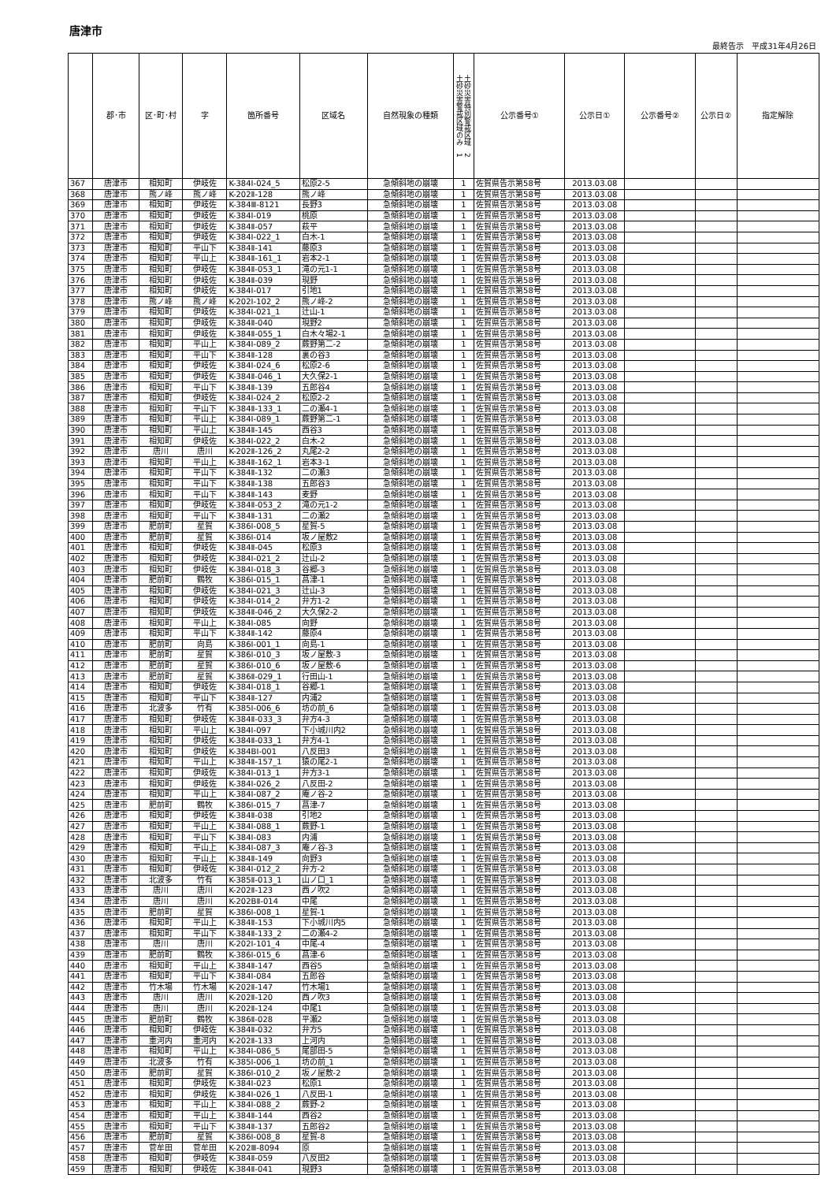唐津市
最終告示　平成31年4月26日
| | 郡･市 | 区･町･村 | 字 | 箇所番号 | 区域名 | 自然現象の種類 | 土砂災害特別警戒区域 2 土砂災害警戒区域のみ 1 | 公示番号① | 公示日① | 公示番号② | 公示日② | 指定解除 |
| --- | --- | --- | --- | --- | --- | --- | --- | --- | --- | --- | --- | --- |
| 367 | 唐津市 | 相知町 | 伊岐佐 | K-384Ⅰ-024_5 | 松原2-5 | 急傾斜地の崩壊 | 1 | 佐賀県告示第58号 | 2013.03.08 | | | |
| 368 | 唐津市 | 熊ノ峰 | 熊ノ峰 | K-202Ⅱ-128 | 熊ノ峰 | 急傾斜地の崩壊 | 1 | 佐賀県告示第58号 | 2013.03.08 | | | |
| 369 | 唐津市 | 相知町 | 伊岐佐 | K-384Ⅲ-8121 | 長野3 | 急傾斜地の崩壊 | 1 | 佐賀県告示第58号 | 2013.03.08 | | | |
| 370 | 唐津市 | 相知町 | 伊岐佐 | K-384Ⅰ-019 | 桃原 | 急傾斜地の崩壊 | 1 | 佐賀県告示第58号 | 2013.03.08 | | | |
| 371 | 唐津市 | 相知町 | 伊岐佐 | K-384Ⅱ-057 | 萩平 | 急傾斜地の崩壊 | 1 | 佐賀県告示第58号 | 2013.03.08 | | | |
| 372 | 唐津市 | 相知町 | 伊岐佐 | K-384Ⅰ-022_1 | 白木-1 | 急傾斜地の崩壊 | 1 | 佐賀県告示第58号 | 2013.03.08 | | | |
| 373 | 唐津市 | 相知町 | 平山下 | K-384Ⅱ-141 | 藤原3 | 急傾斜地の崩壊 | 1 | 佐賀県告示第58号 | 2013.03.08 | | | |
| 374 | 唐津市 | 相知町 | 平山上 | K-384Ⅱ-161_1 | 岩本2-1 | 急傾斜地の崩壊 | 1 | 佐賀県告示第58号 | 2013.03.08 | | | |
| 375 | 唐津市 | 相知町 | 伊岐佐 | K-384Ⅱ-053_1 | 滝の元1-1 | 急傾斜地の崩壊 | 1 | 佐賀県告示第58号 | 2013.03.08 | | | |
| 376 | 唐津市 | 相知町 | 伊岐佐 | K-384Ⅱ-039 | 現野 | 急傾斜地の崩壊 | 1 | 佐賀県告示第58号 | 2013.03.08 | | | |
| 377 | 唐津市 | 相知町 | 伊岐佐 | K-384Ⅰ-017 | 引地1 | 急傾斜地の崩壊 | 1 | 佐賀県告示第58号 | 2013.03.08 | | | |
| 378 | 唐津市 | 熊ノ峰 | 熊ノ峰 | K-202Ⅰ-102_2 | 熊ノ峰-2 | 急傾斜地の崩壊 | 1 | 佐賀県告示第58号 | 2013.03.08 | | | |
| 379 | 唐津市 | 相知町 | 伊岐佐 | K-384Ⅰ-021_1 | 辻山-1 | 急傾斜地の崩壊 | 1 | 佐賀県告示第58号 | 2013.03.08 | | | |
| 380 | 唐津市 | 相知町 | 伊岐佐 | K-384Ⅱ-040 | 現野2 | 急傾斜地の崩壊 | 1 | 佐賀県告示第58号 | 2013.03.08 | | | |
| 381 | 唐津市 | 相知町 | 伊岐佐 | K-384Ⅱ-055_1 | 白木々場2-1 | 急傾斜地の崩壊 | 1 | 佐賀県告示第58号 | 2013.03.08 | | | |
| 382 | 唐津市 | 相知町 | 平山上 | K-384Ⅰ-089_2 | 蕨野第二-2 | 急傾斜地の崩壊 | 1 | 佐賀県告示第58号 | 2013.03.08 | | | |
| 383 | 唐津市 | 相知町 | 平山下 | K-384Ⅱ-128 | 裏の谷3 | 急傾斜地の崩壊 | 1 | 佐賀県告示第58号 | 2013.03.08 | | | |
| 384 | 唐津市 | 相知町 | 伊岐佐 | K-384Ⅰ-024_6 | 松原2-6 | 急傾斜地の崩壊 | 1 | 佐賀県告示第58号 | 2013.03.08 | | | |
| 385 | 唐津市 | 相知町 | 伊岐佐 | K-384Ⅱ-046_1 | 大久保2-1 | 急傾斜地の崩壊 | 1 | 佐賀県告示第58号 | 2013.03.08 | | | |
| 386 | 唐津市 | 相知町 | 平山下 | K-384Ⅱ-139 | 五郎谷4 | 急傾斜地の崩壊 | 1 | 佐賀県告示第58号 | 2013.03.08 | | | |
| 387 | 唐津市 | 相知町 | 伊岐佐 | K-384Ⅰ-024_2 | 松原2-2 | 急傾斜地の崩壊 | 1 | 佐賀県告示第58号 | 2013.03.08 | | | |
| 388 | 唐津市 | 相知町 | 平山下 | K-384Ⅱ-133_1 | 二の瀬4-1 | 急傾斜地の崩壊 | 1 | 佐賀県告示第58号 | 2013.03.08 | | | |
| 389 | 唐津市 | 相知町 | 平山上 | K-384Ⅰ-089_1 | 蕨野第二-1 | 急傾斜地の崩壊 | 1 | 佐賀県告示第58号 | 2013.03.08 | | | |
| 390 | 唐津市 | 相知町 | 平山上 | K-384Ⅱ-145 | 西谷3 | 急傾斜地の崩壊 | 1 | 佐賀県告示第58号 | 2013.03.08 | | | |
| 391 | 唐津市 | 相知町 | 伊岐佐 | K-384Ⅰ-022_2 | 白木-2 | 急傾斜地の崩壊 | 1 | 佐賀県告示第58号 | 2013.03.08 | | | |
| 392 | 唐津市 | 唐川 | 唐川 | K-202Ⅱ-126_2 | 丸尾2-2 | 急傾斜地の崩壊 | 1 | 佐賀県告示第58号 | 2013.03.08 | | | |
| 393 | 唐津市 | 相知町 | 平山上 | K-384Ⅱ-162_1 | 岩本3-1 | 急傾斜地の崩壊 | 1 | 佐賀県告示第58号 | 2013.03.08 | | | |
| 394 | 唐津市 | 相知町 | 平山下 | K-384Ⅱ-132 | 二の瀬3 | 急傾斜地の崩壊 | 1 | 佐賀県告示第58号 | 2013.03.08 | | | |
| 395 | 唐津市 | 相知町 | 平山下 | K-384Ⅱ-138 | 五郎谷3 | 急傾斜地の崩壊 | 1 | 佐賀県告示第58号 | 2013.03.08 | | | |
| 396 | 唐津市 | 相知町 | 平山下 | K-384Ⅱ-143 | 麦野 | 急傾斜地の崩壊 | 1 | 佐賀県告示第58号 | 2013.03.08 | | | |
| 397 | 唐津市 | 相知町 | 伊岐佐 | K-384Ⅱ-053_2 | 滝の元1-2 | 急傾斜地の崩壊 | 1 | 佐賀県告示第58号 | 2013.03.08 | | | |
| 398 | 唐津市 | 相知町 | 平山下 | K-384Ⅱ-131 | 二の瀬2 | 急傾斜地の崩壊 | 1 | 佐賀県告示第58号 | 2013.03.08 | | | |
| 399 | 唐津市 | 肥前町 | 星賀 | K-386Ⅰ-008_5 | 星賀-5 | 急傾斜地の崩壊 | 1 | 佐賀県告示第58号 | 2013.03.08 | | | |
| 400 | 唐津市 | 肥前町 | 星賀 | K-386Ⅰ-014 | 坂ノ屋敷2 | 急傾斜地の崩壊 | 1 | 佐賀県告示第58号 | 2013.03.08 | | | |
| 401 | 唐津市 | 相知町 | 伊岐佐 | K-384Ⅱ-045 | 松原3 | 急傾斜地の崩壊 | 1 | 佐賀県告示第58号 | 2013.03.08 | | | |
| 402 | 唐津市 | 相知町 | 伊岐佐 | K-384Ⅰ-021_2 | 辻山-2 | 急傾斜地の崩壊 | 1 | 佐賀県告示第58号 | 2013.03.08 | | | |
| 403 | 唐津市 | 相知町 | 伊岐佐 | K-384Ⅰ-018_3 | 谷郷-3 | 急傾斜地の崩壊 | 1 | 佐賀県告示第58号 | 2013.03.08 | | | |
| 404 | 唐津市 | 肥前町 | 鶴牧 | K-386Ⅰ-015_1 | 菖津-1 | 急傾斜地の崩壊 | 1 | 佐賀県告示第58号 | 2013.03.08 | | | |
| 405 | 唐津市 | 相知町 | 伊岐佐 | K-384Ⅰ-021_3 | 辻山-3 | 急傾斜地の崩壊 | 1 | 佐賀県告示第58号 | 2013.03.08 | | | |
| 406 | 唐津市 | 相知町 | 伊岐佐 | K-384Ⅰ-014_2 | 弁方1-2 | 急傾斜地の崩壊 | 1 | 佐賀県告示第58号 | 2013.03.08 | | | |
| 407 | 唐津市 | 相知町 | 伊岐佐 | K-384Ⅱ-046_2 | 大久保2-2 | 急傾斜地の崩壊 | 1 | 佐賀県告示第58号 | 2013.03.08 | | | |
| 408 | 唐津市 | 相知町 | 平山上 | K-384Ⅰ-085 | 向野 | 急傾斜地の崩壊 | 1 | 佐賀県告示第58号 | 2013.03.08 | | | |
| 409 | 唐津市 | 相知町 | 平山下 | K-384Ⅱ-142 | 藤原4 | 急傾斜地の崩壊 | 1 | 佐賀県告示第58号 | 2013.03.08 | | | |
| 410 | 唐津市 | 肥前町 | 向島 | K-386Ⅰ-001_1 | 向島-1 | 急傾斜地の崩壊 | 1 | 佐賀県告示第58号 | 2013.03.08 | | | |
| 411 | 唐津市 | 肥前町 | 星賀 | K-386Ⅰ-010_3 | 坂ノ屋敷-3 | 急傾斜地の崩壊 | 1 | 佐賀県告示第58号 | 2013.03.08 | | | |
| 412 | 唐津市 | 肥前町 | 星賀 | K-386Ⅰ-010_6 | 坂ノ屋敷-6 | 急傾斜地の崩壊 | 1 | 佐賀県告示第58号 | 2013.03.08 | | | |
| 413 | 唐津市 | 肥前町 | 星賀 | K-386Ⅱ-029_1 | 行田山-1 | 急傾斜地の崩壊 | 1 | 佐賀県告示第58号 | 2013.03.08 | | | |
| 414 | 唐津市 | 相知町 | 伊岐佐 | K-384Ⅰ-018_1 | 谷郷-1 | 急傾斜地の崩壊 | 1 | 佐賀県告示第58号 | 2013.03.08 | | | |
| 415 | 唐津市 | 相知町 | 平山下 | K-384Ⅱ-127 | 内浦2 | 急傾斜地の崩壊 | 1 | 佐賀県告示第58号 | 2013.03.08 | | | |
| 416 | 唐津市 | 北波多 | 竹有 | K-385Ⅰ-006_6 | 坊の前_6 | 急傾斜地の崩壊 | 1 | 佐賀県告示第58号 | 2013.03.08 | | | |
| 417 | 唐津市 | 相知町 | 伊岐佐 | K-384Ⅱ-033_3 | 弁方4-3 | 急傾斜地の崩壊 | 1 | 佐賀県告示第58号 | 2013.03.08 | | | |
| 418 | 唐津市 | 相知町 | 平山上 | K-384Ⅰ-097 | 下小城川内2 | 急傾斜地の崩壊 | 1 | 佐賀県告示第58号 | 2013.03.08 | | | |
| 419 | 唐津市 | 相知町 | 伊岐佐 | K-384Ⅱ-033_1 | 弁方4-1 | 急傾斜地の崩壊 | 1 | 佐賀県告示第58号 | 2013.03.08 | | | |
| 420 | 唐津市 | 相知町 | 伊岐佐 | K-384BⅠ-001 | 八反田3 | 急傾斜地の崩壊 | 1 | 佐賀県告示第58号 | 2013.03.08 | | | |
| 421 | 唐津市 | 相知町 | 平山上 | K-384Ⅱ-157_1 | 猿の尾2-1 | 急傾斜地の崩壊 | 1 | 佐賀県告示第58号 | 2013.03.08 | | | |
| 422 | 唐津市 | 相知町 | 伊岐佐 | K-384Ⅰ-013_1 | 弁方3-1 | 急傾斜地の崩壊 | 1 | 佐賀県告示第58号 | 2013.03.08 | | | |
| 423 | 唐津市 | 相知町 | 伊岐佐 | K-384Ⅰ-026_2 | 八反田-2 | 急傾斜地の崩壊 | 1 | 佐賀県告示第58号 | 2013.03.08 | | | |
| 424 | 唐津市 | 相知町 | 平山上 | K-384Ⅰ-087_2 | 庵ノ谷-2 | 急傾斜地の崩壊 | 1 | 佐賀県告示第58号 | 2013.03.08 | | | |
| 425 | 唐津市 | 肥前町 | 鶴牧 | K-386Ⅰ-015_7 | 菖津-7 | 急傾斜地の崩壊 | 1 | 佐賀県告示第58号 | 2013.03.08 | | | |
| 426 | 唐津市 | 相知町 | 伊岐佐 | K-384Ⅱ-038 | 引地2 | 急傾斜地の崩壊 | 1 | 佐賀県告示第58号 | 2013.03.08 | | | |
| 427 | 唐津市 | 相知町 | 平山上 | K-384Ⅰ-088_1 | 蕨野-1 | 急傾斜地の崩壊 | 1 | 佐賀県告示第58号 | 2013.03.08 | | | |
| 428 | 唐津市 | 相知町 | 平山下 | K-384Ⅰ-083 | 内浦 | 急傾斜地の崩壊 | 1 | 佐賀県告示第58号 | 2013.03.08 | | | |
| 429 | 唐津市 | 相知町 | 平山上 | K-384Ⅰ-087_3 | 庵ノ谷-3 | 急傾斜地の崩壊 | 1 | 佐賀県告示第58号 | 2013.03.08 | | | |
| 430 | 唐津市 | 相知町 | 平山上 | K-384Ⅱ-149 | 向野3 | 急傾斜地の崩壊 | 1 | 佐賀県告示第58号 | 2013.03.08 | | | |
| 431 | 唐津市 | 相知町 | 伊岐佐 | K-384Ⅰ-012_2 | 弁方-2 | 急傾斜地の崩壊 | 1 | 佐賀県告示第58号 | 2013.03.08 | | | |
| 432 | 唐津市 | 北波多 | 竹有 | K-385Ⅱ-013_1 | 山ノ口_1 | 急傾斜地の崩壊 | 1 | 佐賀県告示第58号 | 2013.03.08 | | | |
| 433 | 唐津市 | 唐川 | 唐川 | K-202Ⅱ-123 | 西ノ吹2 | 急傾斜地の崩壊 | 1 | 佐賀県告示第58号 | 2013.03.08 | | | |
| 434 | 唐津市 | 唐川 | 唐川 | K-202BⅡ-014 | 中尾 | 急傾斜地の崩壊 | 1 | 佐賀県告示第58号 | 2013.03.08 | | | |
| 435 | 唐津市 | 肥前町 | 星賀 | K-386Ⅰ-008_1 | 星賀-1 | 急傾斜地の崩壊 | 1 | 佐賀県告示第58号 | 2013.03.08 | | | |
| 436 | 唐津市 | 相知町 | 平山上 | K-384Ⅱ-153 | 下小城川内5 | 急傾斜地の崩壊 | 1 | 佐賀県告示第58号 | 2013.03.08 | | | |
| 437 | 唐津市 | 相知町 | 平山下 | K-384Ⅱ-133_2 | 二の瀬4-2 | 急傾斜地の崩壊 | 1 | 佐賀県告示第58号 | 2013.03.08 | | | |
| 438 | 唐津市 | 唐川 | 唐川 | K-202Ⅰ-101_4 | 中尾-4 | 急傾斜地の崩壊 | 1 | 佐賀県告示第58号 | 2013.03.08 | | | |
| 439 | 唐津市 | 肥前町 | 鶴牧 | K-386Ⅰ-015_6 | 菖津-6 | 急傾斜地の崩壊 | 1 | 佐賀県告示第58号 | 2013.03.08 | | | |
| 440 | 唐津市 | 相知町 | 平山上 | K-384Ⅱ-147 | 西谷5 | 急傾斜地の崩壊 | 1 | 佐賀県告示第58号 | 2013.03.08 | | | |
| 441 | 唐津市 | 相知町 | 平山下 | K-384Ⅰ-084 | 五郎谷 | 急傾斜地の崩壊 | 1 | 佐賀県告示第58号 | 2013.03.08 | | | |
| 442 | 唐津市 | 竹木場 | 竹木場 | K-202Ⅱ-147 | 竹木場1 | 急傾斜地の崩壊 | 1 | 佐賀県告示第58号 | 2013.03.08 | | | |
| 443 | 唐津市 | 唐川 | 唐川 | K-202Ⅱ-120 | 西ノ吹3 | 急傾斜地の崩壊 | 1 | 佐賀県告示第58号 | 2013.03.08 | | | |
| 444 | 唐津市 | 唐川 | 唐川 | K-202Ⅱ-124 | 中尾1 | 急傾斜地の崩壊 | 1 | 佐賀県告示第58号 | 2013.03.08 | | | |
| 445 | 唐津市 | 肥前町 | 鶴牧 | K-386Ⅱ-028 | 平瀬2 | 急傾斜地の崩壊 | 1 | 佐賀県告示第58号 | 2013.03.08 | | | |
| 446 | 唐津市 | 相知町 | 伊岐佐 | K-384Ⅱ-032 | 弁方5 | 急傾斜地の崩壊 | 1 | 佐賀県告示第58号 | 2013.03.08 | | | |
| 447 | 唐津市 | 重河内 | 重河内 | K-202Ⅱ-133 | 上河内 | 急傾斜地の崩壊 | 1 | 佐賀県告示第58号 | 2013.03.08 | | | |
| 448 | 唐津市 | 相知町 | 平山上 | K-384Ⅰ-086_5 | 尾部田-5 | 急傾斜地の崩壊 | 1 | 佐賀県告示第58号 | 2013.03.08 | | | |
| 449 | 唐津市 | 北波多 | 竹有 | K-385Ⅰ-006_1 | 坊の前_1 | 急傾斜地の崩壊 | 1 | 佐賀県告示第58号 | 2013.03.08 | | | |
| 450 | 唐津市 | 肥前町 | 星賀 | K-386Ⅰ-010_2 | 坂ノ屋敷-2 | 急傾斜地の崩壊 | 1 | 佐賀県告示第58号 | 2013.03.08 | | | |
| 451 | 唐津市 | 相知町 | 伊岐佐 | K-384Ⅰ-023 | 松原1 | 急傾斜地の崩壊 | 1 | 佐賀県告示第58号 | 2013.03.08 | | | |
| 452 | 唐津市 | 相知町 | 伊岐佐 | K-384Ⅰ-026_1 | 八反田-1 | 急傾斜地の崩壊 | 1 | 佐賀県告示第58号 | 2013.03.08 | | | |
| 453 | 唐津市 | 相知町 | 平山上 | K-384Ⅰ-088_2 | 蕨野-2 | 急傾斜地の崩壊 | 1 | 佐賀県告示第58号 | 2013.03.08 | | | |
| 454 | 唐津市 | 相知町 | 平山上 | K-384Ⅱ-144 | 西谷2 | 急傾斜地の崩壊 | 1 | 佐賀県告示第58号 | 2013.03.08 | | | |
| 455 | 唐津市 | 相知町 | 平山下 | K-384Ⅱ-137 | 五郎谷2 | 急傾斜地の崩壊 | 1 | 佐賀県告示第58号 | 2013.03.08 | | | |
| 456 | 唐津市 | 肥前町 | 星賀 | K-386Ⅰ-008_8 | 星賀-8 | 急傾斜地の崩壊 | 1 | 佐賀県告示第58号 | 2013.03.08 | | | |
| 457 | 唐津市 | 菅牟田 | 菅牟田 | K-202Ⅲ-8094 | 原 | 急傾斜地の崩壊 | 1 | 佐賀県告示第58号 | 2013.03.08 | | | |
| 458 | 唐津市 | 相知町 | 伊岐佐 | K-384Ⅱ-059 | 八反田2 | 急傾斜地の崩壊 | 1 | 佐賀県告示第58号 | 2013.03.08 | | | |
| 459 | 唐津市 | 相知町 | 伊岐佐 | K-384Ⅱ-041 | 現野3 | 急傾斜地の崩壊 | 1 | 佐賀県告示第58号 | 2013.03.08 | | | |